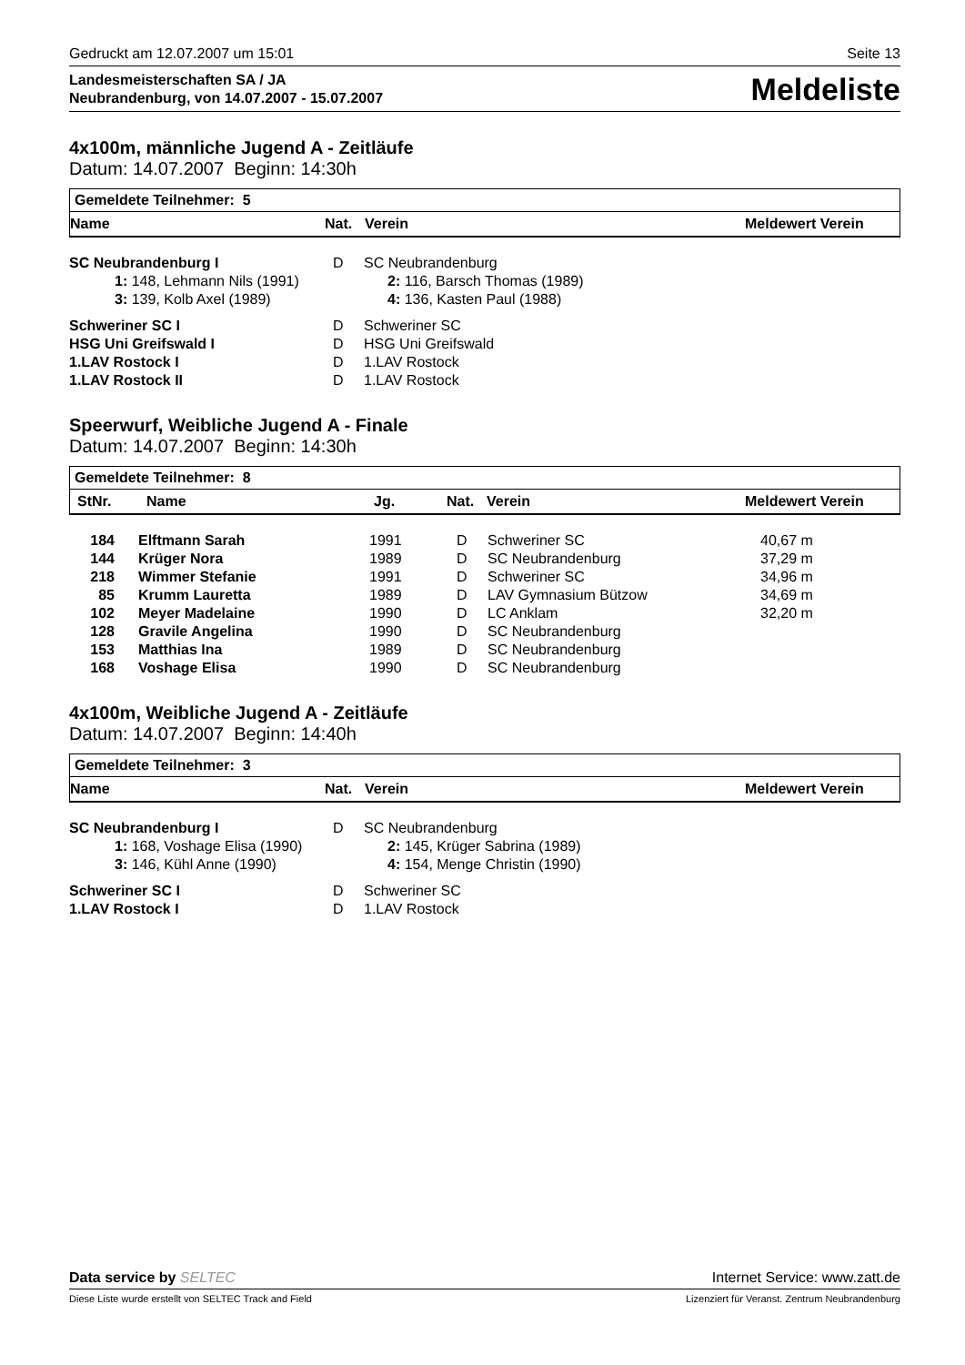Gedruckt am 12.07.2007 um 15:01 Seite 13
Landesmeisterschaften SA / JA
Neubrandenburg, von 14.07.2007 - 15.07.2007
Meldeliste
4x100m, männliche Jugend A - Zeitläufe
Datum: 14.07.2007 Beginn: 14:30h
Gemeldete Teilnehmer: 5
| Name | Nat. | Verein | Meldewert Verein |
| --- | --- | --- | --- |
| SC Neubrandenburg I | D | SC Neubrandenburg |
| 1: 148, Lehmann Nils (1991) | | 2: 116, Barsch Thomas (1989) |
| 3: 139, Kolb Axel (1989) | | 4: 136, Kasten Paul (1988) |
| Schweriner SC I | D | Schweriner SC |
| HSG Uni Greifswald I | D | HSG Uni Greifswald |
| 1.LAV Rostock I | D | 1.LAV Rostock |
| 1.LAV Rostock II | D | 1.LAV Rostock |
Speerwurf, Weibliche Jugend A - Finale
Datum: 14.07.2007 Beginn: 14:30h
Gemeldete Teilnehmer: 8
| StNr. | Name | Jg. | Nat. | Verein | Meldewert Verein |
| --- | --- | --- | --- | --- | --- |
| 184 | Elftmann Sarah | 1991 | D | Schweriner SC | 40,67 m |
| 144 | Krüger Nora | 1989 | D | SC Neubrandenburg | 37,29 m |
| 218 | Wimmer Stefanie | 1991 | D | Schweriner SC | 34,96 m |
| 85 | Krumm Lauretta | 1989 | D | LAV Gymnasium Bützow | 34,69 m |
| 102 | Meyer Madelaine | 1990 | D | LC Anklam | 32,20 m |
| 128 | Gravile Angelina | 1990 | D | SC Neubrandenburg | |
| 153 | Matthias Ina | 1989 | D | SC Neubrandenburg | |
| 168 | Voshage Elisa | 1990 | D | SC Neubrandenburg | |
4x100m, Weibliche Jugend A - Zeitläufe
Datum: 14.07.2007 Beginn: 14:40h
Gemeldete Teilnehmer: 3
| Name | Nat. | Verein | Meldewert Verein |
| --- | --- | --- | --- |
| SC Neubrandenburg I | D | SC Neubrandenburg |
| 1: 168, Voshage Elisa (1990) | | 2: 145, Krüger Sabrina (1989) |
| 3: 146, Kühl Anne (1990) | | 4: 154, Menge Christin (1990) |
| Schweriner SC I | D | Schweriner SC |
| 1.LAV Rostock I | D | 1.LAV Rostock |
Data service by SELTEC Internet Service: www.zatt.de
Diese Liste wurde erstellt von SELTEC Track and Field Lizenziert für Veranst. Zentrum Neubrandenburg